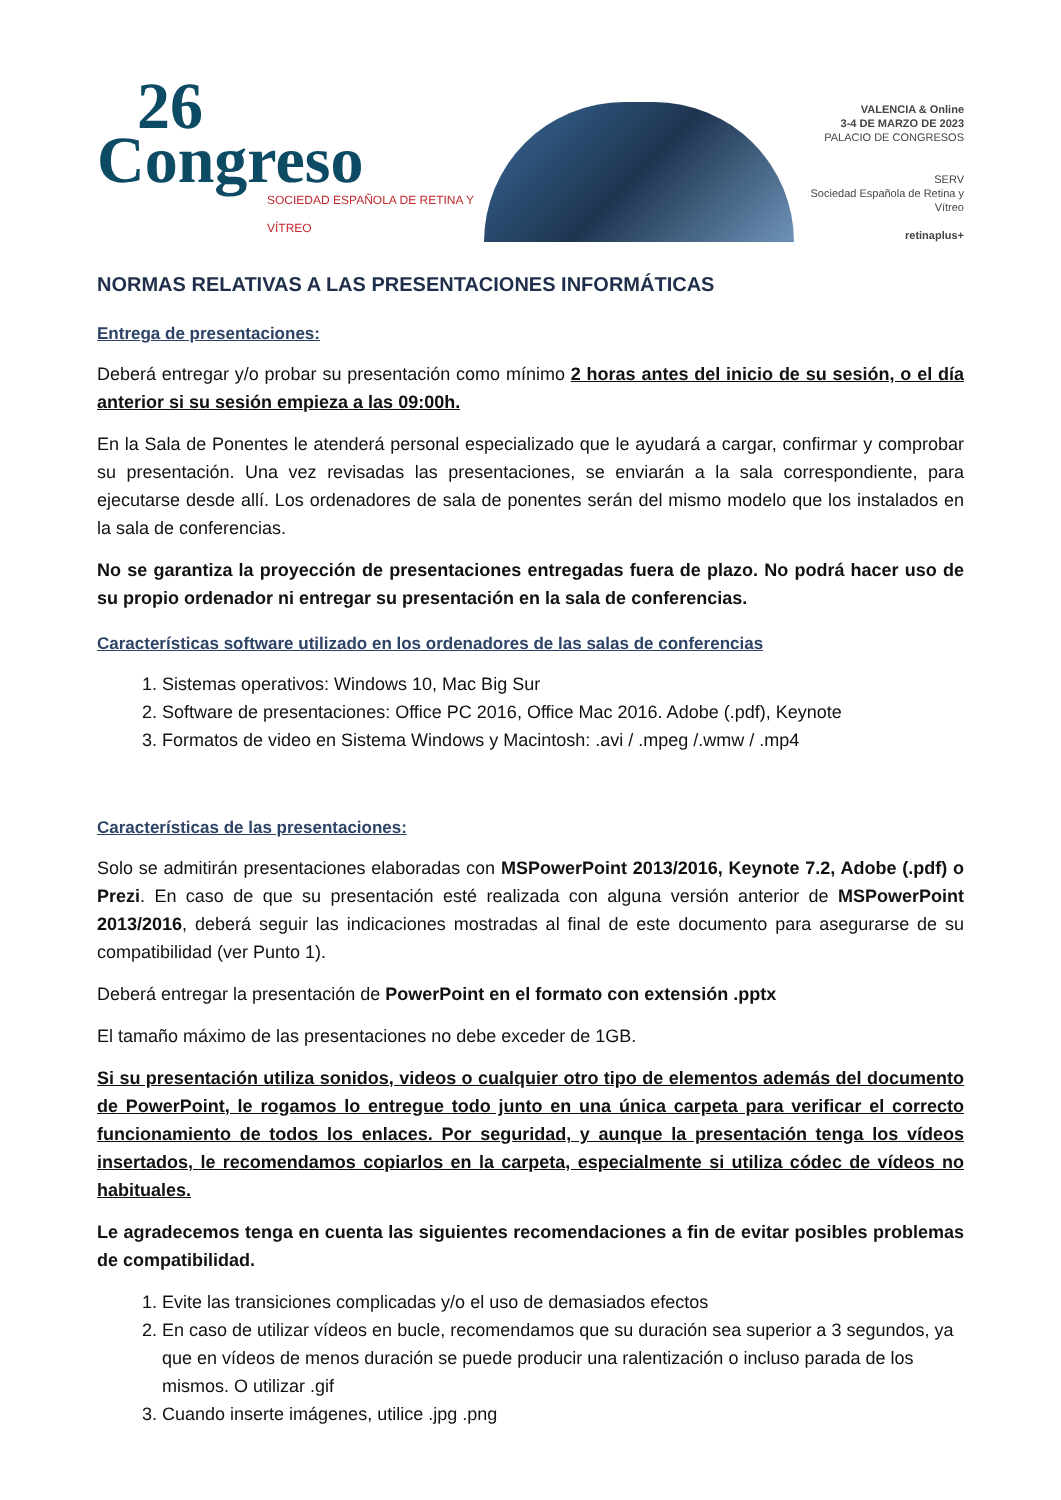26
Congreso
SOCIEDAD ESPAÑOLA DE RETINA Y VÍTREO
VALENCIA & Online
3-4 DE MARZO DE 2023
PALACIO DE CONGRESOS
SERV
Sociedad Española de Retina y Vítreo
retinaplus+
NORMAS RELATIVAS A LAS PRESENTACIONES INFORMÁTICAS
Entrega de presentaciones:
Deberá entregar y/o probar su presentación como mínimo 2 horas antes del inicio de su sesión, o el día anterior si su sesión empieza a las 09:00h.
En la Sala de Ponentes le atenderá personal especializado que le ayudará a cargar, confirmar y comprobar su presentación. Una vez revisadas las presentaciones, se enviarán a la sala correspondiente, para ejecutarse desde allí. Los ordenadores de sala de ponentes serán del mismo modelo que los instalados en la sala de conferencias.
No se garantiza la proyección de presentaciones entregadas fuera de plazo. No podrá hacer uso de su propio ordenador ni entregar su presentación en la sala de conferencias.
Características software utilizado en los ordenadores de las salas de conferencias
1. Sistemas operativos: Windows 10, Mac Big Sur
2. Software de presentaciones: Office PC 2016, Office Mac 2016. Adobe (.pdf), Keynote
3. Formatos de video en Sistema Windows y Macintosh: .avi / .mpeg /.wmw / .mp4
Características de las presentaciones:
Solo se admitirán presentaciones elaboradas con MSPowerPoint 2013/2016, Keynote 7.2, Adobe (.pdf) o Prezi. En caso de que su presentación esté realizada con alguna versión anterior de MSPowerPoint 2013/2016, deberá seguir las indicaciones mostradas al final de este documento para asegurarse de su compatibilidad (ver Punto 1).
Deberá entregar la presentación de PowerPoint en el formato con extensión .pptx
El tamaño máximo de las presentaciones no debe exceder de 1GB.
Si su presentación utiliza sonidos, videos o cualquier otro tipo de elementos además del documento de PowerPoint, le rogamos lo entregue todo junto en una única carpeta para verificar el correcto funcionamiento de todos los enlaces. Por seguridad, y aunque la presentación tenga los vídeos insertados, le recomendamos copiarlos en la carpeta, especialmente si utiliza códec de vídeos no habituales.
Le agradecemos tenga en cuenta las siguientes recomendaciones a fin de evitar posibles problemas de compatibilidad.
1. Evite las transiciones complicadas y/o el uso de demasiados efectos
2. En caso de utilizar vídeos en bucle, recomendamos que su duración sea superior a 3 segundos, ya que en vídeos de menos duración se puede producir una ralentización o incluso parada de los mismos. O utilizar .gif
3. Cuando inserte imágenes, utilice .jpg .png